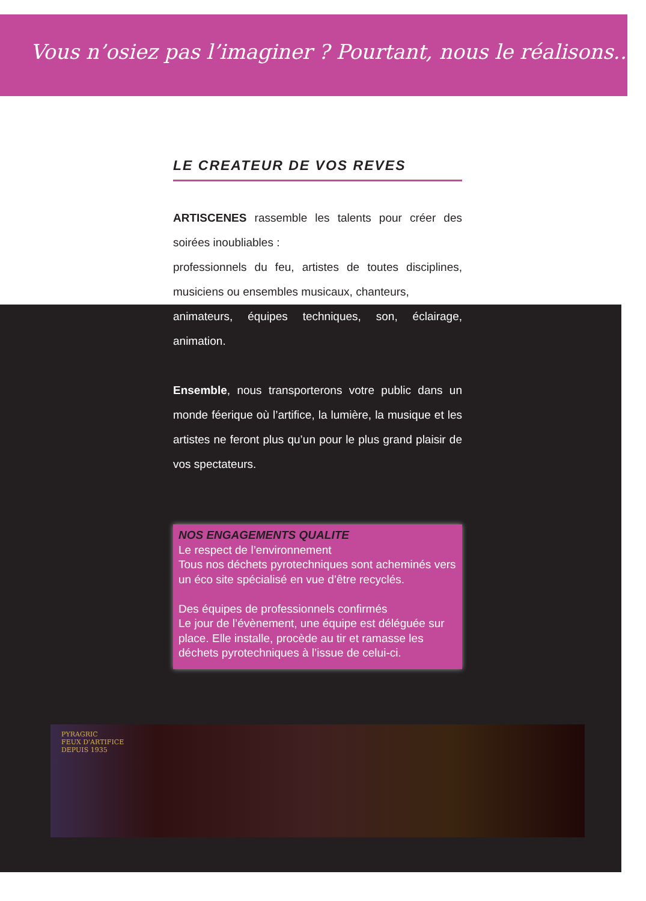Vous n’osiez pas l’imaginer ? Pourtant, nous le réalisons…
LE CREATEUR DE VOS REVES
ARTISCENES rassemble les talents pour créer des soirées inoubliables :
professionnels du feu, artistes de toutes disciplines, musiciens ou ensembles musicaux, chanteurs,
animateurs, équipes techniques, son, éclairage, animation.
Ensemble, nous transporterons votre public dans un monde féerique où l’artifice, la lumière, la musique et les artistes ne feront plus qu’un pour le plus grand plaisir de vos spectateurs.
NOS ENGAGEMENTS QUALITE
Le respect de l’environnement
Tous nos déchets pyrotechniques sont acheminés vers un éco site spécialisé en vue d’être recyclés.
Des équipes de professionnels confirmés
Le jour de l’évènement, une équipe est déléguée sur place. Elle installe, procède au tir et ramasse les déchets pyrotechniques à l’issue de celui-ci.
PYRAGRIC
FEUX D'ARTIFICE
DEPUIS 1935